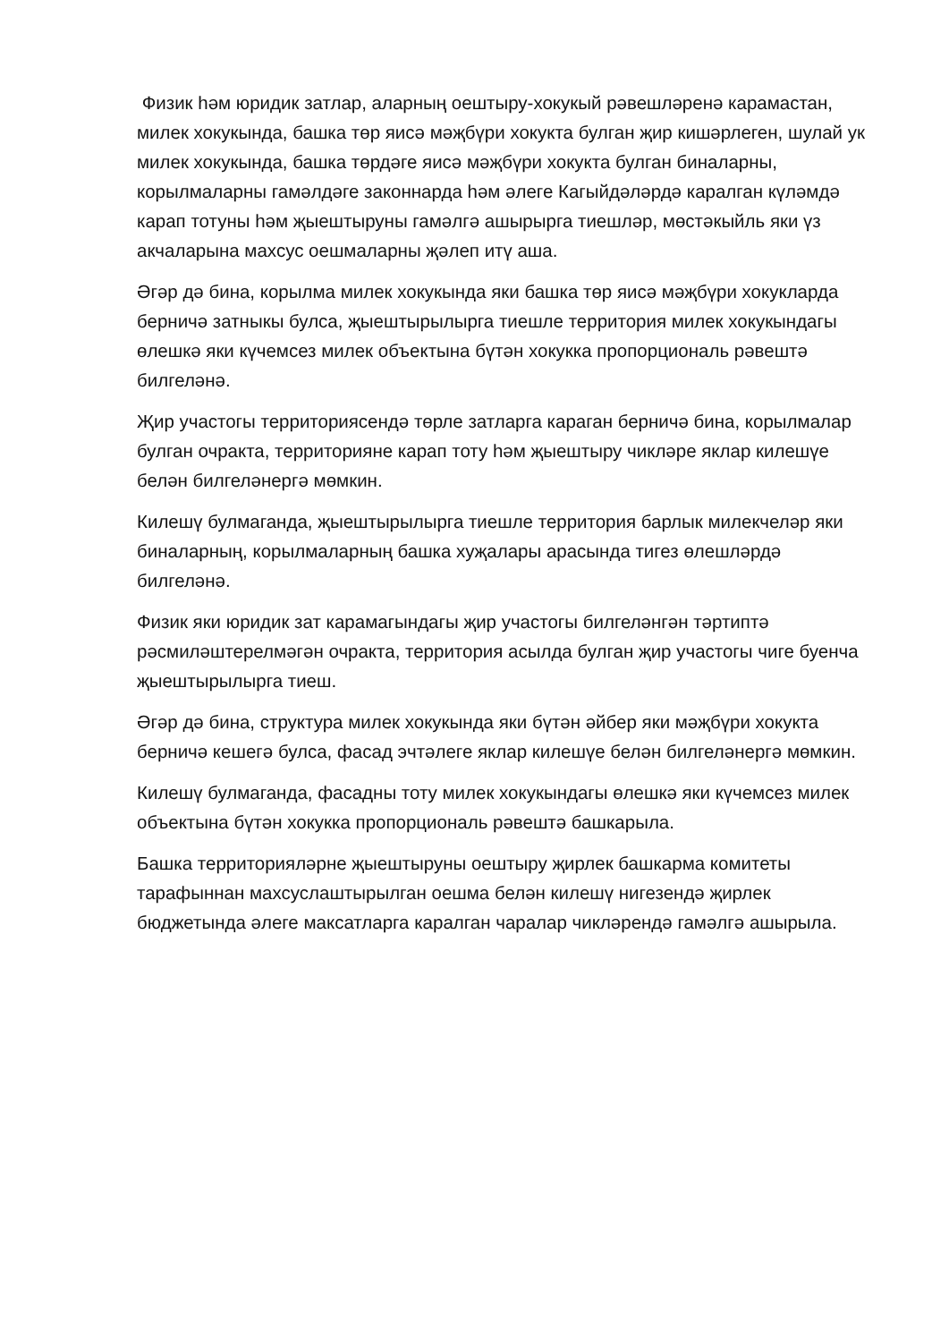Физик һәм юридик затлар, аларның оештыру-хокукый рәвешләренә карамастан, милек хокукында, башка төр яисә мәҗбүри хокукта булган җир кишәрлеген, шулай ук милек хокукында, башка төрдәге яисә мәҗбүри хокукта булган биналарны, корылмаларны гамәлдәге законнарда һәм әлеге Кагыйдәләрдә каралган күләмдә карап тотуны һәм җыештыруны гамәлгә ашырырга тиешләр, мөстәкыйль яки үз акчаларына махсус оешмаларны җәлеп итү аша.
Әгәр дә бина, корылма милек хокукында яки башка төр яисә мәҗбүри хокукларда берничә затныкы булса, җыештырылырга тиешле территория милек хокукындагы өлешкә яки күчемсез милек объектына бүтән хокукка пропорциональ рәвештә билгеләнә.
Җир участогы территориясендә төрле затларга караган берничә бина, корылмалар булган очракта, территорияне карап тоту һәм җыештыру чикләре яклар килешүе белән билгеләнергә мөмкин.
Килешү булмаганда, җыештырылырга тиешле территория барлык милекчеләр яки биналарның, корылмаларның башка хуҗалары арасында тигез өлешләрдә билгеләнә.
Физик яки юридик зат карамагындагы җир участогы билгеләнгән тәртиптә рәсмиләштерелмәгән очракта, территория асылда булган җир участогы чиге буенча җыештырылырга тиеш.
Әгәр дә бина, структура милек хокукында яки бүтән әйбер яки мәҗбүри хокукта берничә кешегә булса, фасад эчтәлеге яклар килешүе белән билгеләнергә мөмкин.
Килешү булмаганда, фасадны тоту милек хокукындагы өлешкә яки күчемсез милек объектына бүтән хокукка пропорциональ рәвештә башкарыла.
Башка территорияләрне җыештыруны оештыру җирлек башкарма комитеты тарафыннан махсуслаштырылган оешма белән килешү нигезендә җирлек бюджетында әлеге максатларга каралган чаралар чикләрендә гамәлгә ашырыла.